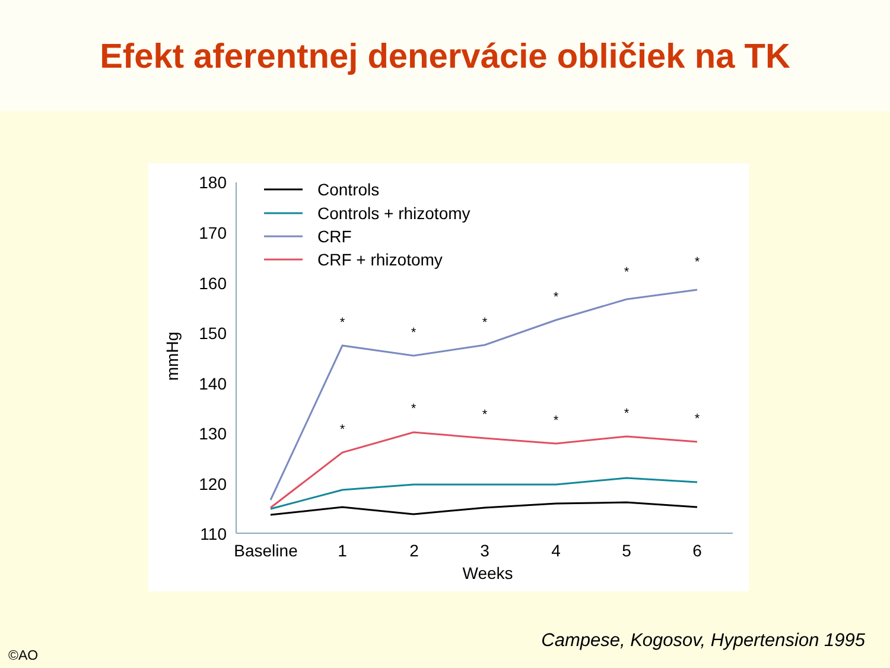Efekt aferentnej denervácie obličiek na TK
180
170
160
150
140
130
120
110
mmHg
Baseline
1
2
3
4
5
6
Weeks
*
*
*
*
*
*
*
*
*
*
*
*
Controls
Controls + rhizotomy
CRF
CRF + rhizotomy
Campese, Kogosov, Hypertension 1995
©AO